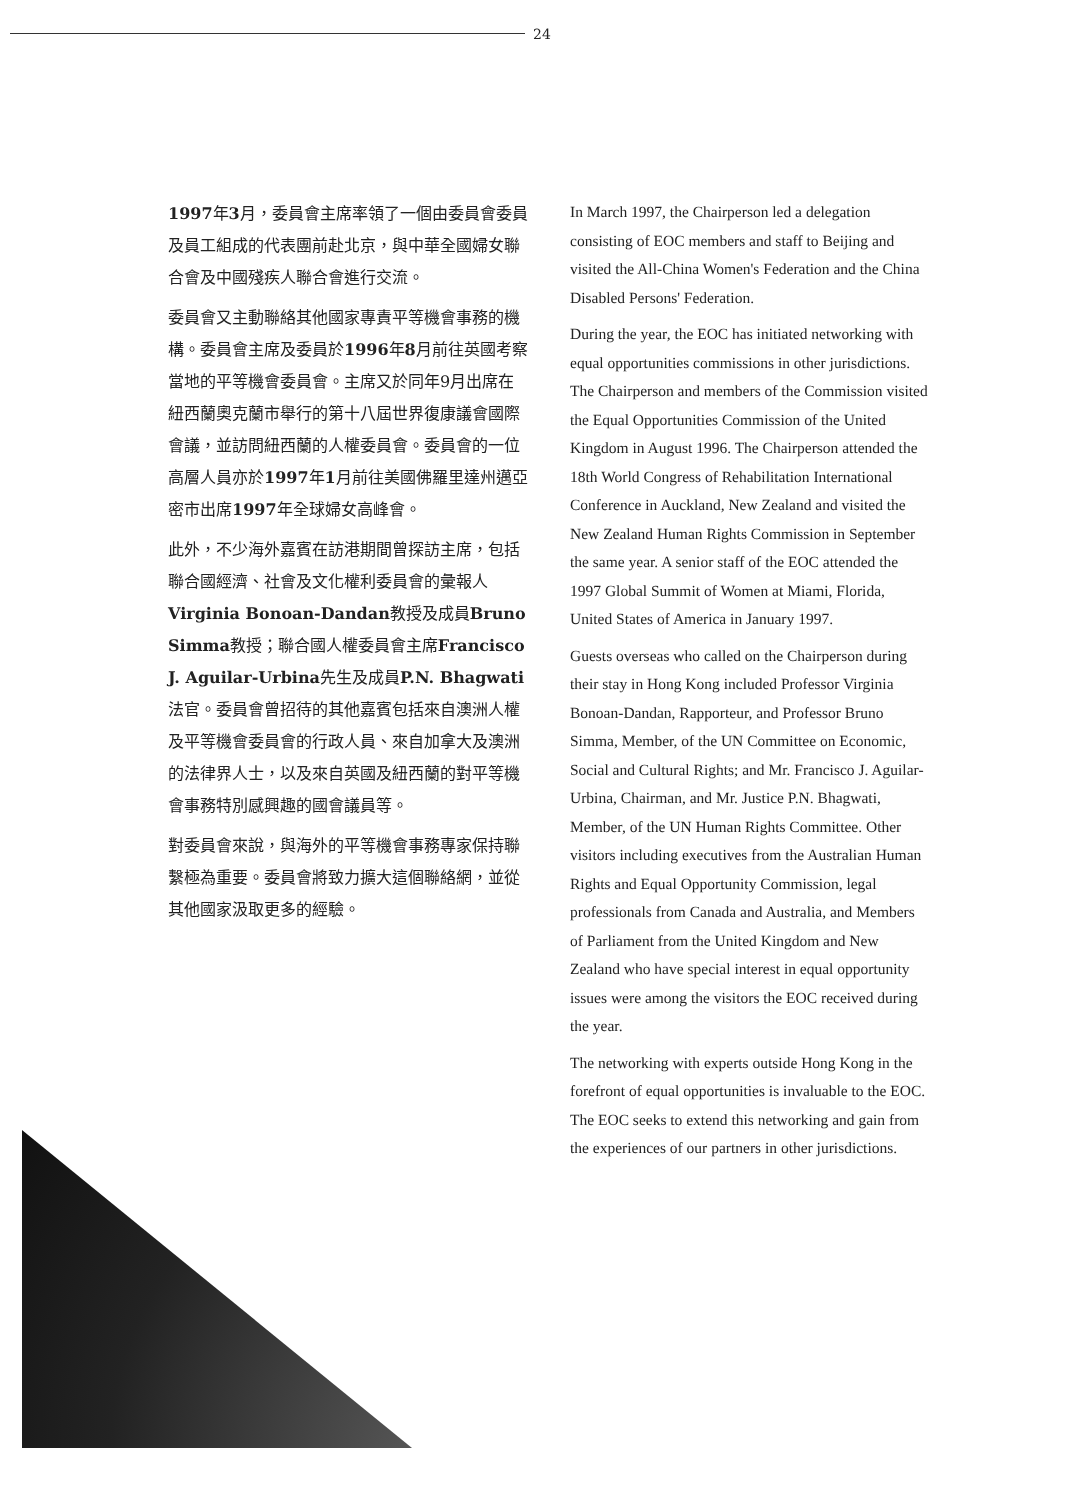24
1997年3月，委員會主席率領了一個由委員會委員及員工組成的代表團前赴北京，與中華全國婦女聯合會及中國殘疾人聯合會進行交流。
委員會又主動聯絡其他國家專責平等機會事務的機構。委員會主席及委員於1996年8月前往英國考察當地的平等機會委員會。主席又於同年9月出席在紐西蘭奧克蘭市舉行的第十八屆世界復康議會國際會議，並訪問紐西蘭的人權委員會。委員會的一位高層人員亦於1997年1月前往美國佛羅里達州邁亞密市出席1997年全球婦女高峰會。
此外，不少海外嘉賓在訪港期間曾探訪主席，包括聯合國經濟、社會及文化權利委員會的彙報人Virginia Bonoan-Dandan教授及成員Bruno Simma教授；聯合國人權委員會主席Francisco J. Aguilar-Urbina先生及成員P.N. Bhagwati法官。委員會曾招待的其他嘉賓包括來自澳洲人權及平等機會委員會的行政人員、來自加拿大及澳洲的法律界人士，以及來自英國及紐西蘭的對平等機會事務特別感興趣的國會議員等。
對委員會來說，與海外的平等機會事務專家保持聯繫極為重要。委員會將致力擴大這個聯絡網，並從其他國家汲取更多的經驗。
In March 1997, the Chairperson led a delegation consisting of EOC members and staff to Beijing and visited the All-China Women's Federation and the China Disabled Persons' Federation.
During the year, the EOC has initiated networking with equal opportunities commissions in other jurisdictions. The Chairperson and members of the Commission visited the Equal Opportunities Commission of the United Kingdom in August 1996. The Chairperson attended the 18th World Congress of Rehabilitation International Conference in Auckland, New Zealand and visited the New Zealand Human Rights Commission in September the same year. A senior staff of the EOC attended the 1997 Global Summit of Women at Miami, Florida, United States of America in January 1997.
Guests overseas who called on the Chairperson during their stay in Hong Kong included Professor Virginia Bonoan-Dandan, Rapporteur, and Professor Bruno Simma, Member, of the UN Committee on Economic, Social and Cultural Rights; and Mr. Francisco J. Aguilar-Urbina, Chairman, and Mr. Justice P.N. Bhagwati, Member, of the UN Human Rights Committee. Other visitors including executives from the Australian Human Rights and Equal Opportunity Commission, legal professionals from Canada and Australia, and Members of Parliament from the United Kingdom and New Zealand who have special interest in equal opportunity issues were among the visitors the EOC received during the year.
The networking with experts outside Hong Kong in the forefront of equal opportunities is invaluable to the EOC. The EOC seeks to extend this networking and gain from the experiences of our partners in other jurisdictions.